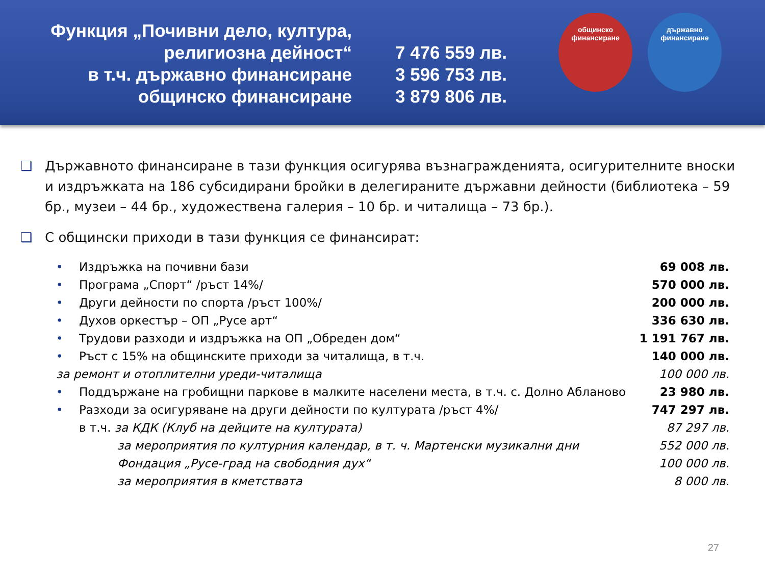Функция „Почивни дело, култура,
религиозна дейност“
в т.ч. държавно финансиране
общинско финансиране
7 476 559 лв.
3 596 753 лв.
3 879 806 лв.
общинско
финансиране
държавно
финансиране
❑ Държавното финансиране в тази функция осигурява възнагражденията, осигурителните вноски и издръжката на 186 субсидирани бройки в делегираните държавни дейности (библиотека – 59 бр., музеи – 44 бр., художествена галерия – 10 бр. и читалища – 73 бр.).
❑ С общински приходи в тази функция се финансират:
| • | Издръжка на почивни бази | 69 008 лв. |
| • | Програма „Спорт“ /ръст 14%/ | 570 000 лв. |
| • | Други дейности по спорта /ръст 100%/ | 200 000 лв. |
| • | Духов оркестър – ОП „Русе арт“ | 336 630 лв. |
| • | Трудови разходи и издръжка на ОП „Обреден дом“ | 1 191 767 лв. |
| • | Ръст с 15% на общинските приходи за читалища, в т.ч. | 140 000 лв. |
| за ремонт и отоплителни уреди-читалища | | 100 000 лв. |
| • | Поддържане на гробищни паркове в малките населени места, в т.ч. с. Долно Абланово | 23 980 лв. |
| • | Разходи за осигуряване на други дейности по културата /ръст 4%/ | 747 297 лв. |
| | в т.ч. за КДК (Клуб на дейците на културата) | 87 297 лв. |
| | за мероприятия по културния календар, в т. ч. Мартенски музикални дни | 552 000 лв. |
| | Фондация „Русе-град на свободния дух“ | 100 000 лв. |
| | за мероприятия в кметствата | 8 000 лв. |
27